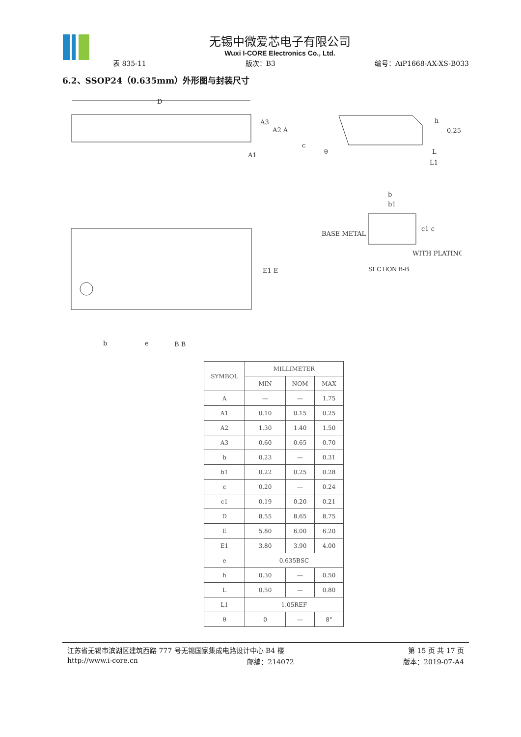无锡中微爱芯电子有限公司
Wuxi I-CORE Electronics Co., Ltd.
表 835-11 版次：B3 编号：AiP1668-AX-XS-B033
6.2、SSOP24（0.635mm）外形图与封装尺寸
D
A3
A2 A
A1
c
θ
h
0.25
L
L1
E1 E
b
e
B B
b
b1
c1 c
BASE METAL
WITH PLATING
SECTION B-B
| SYMBOL | MILLIMETER | | |
| --- | --- | --- | --- |
| | MIN | NOM | MAX |
| A | — | — | 1.75 |
| A1 | 0.10 | 0.15 | 0.25 |
| A2 | 1.30 | 1.40 | 1.50 |
| A3 | 0.60 | 0.65 | 0.70 |
| b | 0.23 | — | 0.31 |
| b1 | 0.22 | 0.25 | 0.28 |
| c | 0.20 | — | 0.24 |
| c1 | 0.19 | 0.20 | 0.21 |
| D | 8.55 | 8.65 | 8.75 |
| E | 5.80 | 6.00 | 6.20 |
| E1 | 3.80 | 3.90 | 4.00 |
| e | 0.635BSC | | |
| h | 0.30 | — | 0.50 |
| L | 0.50 | — | 0.80 |
| L1 | 1.05REF | | |
| θ | 0 | — | 8° |
江苏省无锡市滨湖区建筑西路 777 号无锡国家集成电路设计中心 B4 楼 第 15 页 共 17 页
http://www.i-core.cn 邮编：214072 版本：2019-07-A4